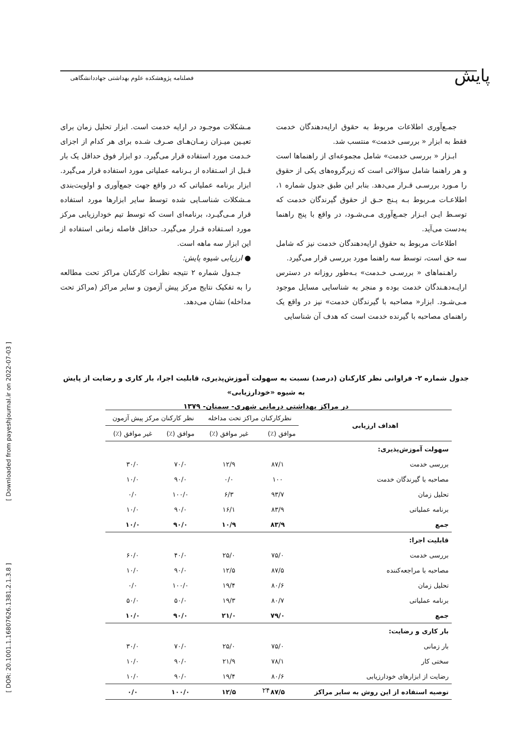پایش
فصلنامه پژوهشکده علوم بهداشتی جهاددانشگاهی
[ Downloaded from payeshjournal.ir on 2022-07-03 ]
[ DOR: 20.1001.1.16807626.1381.2.1.3.8 ]
جمـع‌آوری اطلاعات مربوط به حقوق ارایه‌دهندگان خدمت فقط به ابزار « بررسی خدمت» منتسب شد.
ابـزار « بررسی خدمت» شامل مجموعه‌ای از راهنماها است و هر راهنما شامل سؤالاتی است که زیرگروه‌های یکی از حقوق را مـورد بررسـی قـرار می‌دهد. بنابر این طبق جدول شماره ۱، اطلاعـات مـربوط بـه پـنج حـق از حقوق گیرندگان خدمت که توسـط ایـن ابـزار جمـع‌آوری مـی‌شـود، در واقع با پنج راهنما به‌دست می‌آید.
اطلاعات مربوط به حقوق ارایه‌دهندگان خدمت نیز که شامل سه حق است، توسط سه راهنما مورد بررسی قرار می‌گیرد.
راهـنماهای « بررسـی خـدمت» بـه‌طور روزانه در دسترس ارایـه‌دهـندگان خدمت بوده و منجر به شناسایی مسایل موجود مـی‌شـود. ابزار« مصاحبه با گیرندگان خدمت» نیز در واقع یک راهنمای مصاحبه با گیرنده خدمت است که هدف آن شناسایی
مـشکلات موجـود در ارایه خدمت است. ابزار تحلیل زمان برای تعیـین میـزان زمـان‌هـای صـرف شـده برای هر کدام از اجزای خـدمت مورد استفاده قرار می‌گیرد. دو ابزار فوق حداقل یک بار قـبل از اسـتفاده از بـرنامه عملیاتی مورد استفاده قرار می‌گیرد. ابزار برنامه عملیاتی که در واقع جهت جمع‌آوری و اولویت‌بندی مـشکلات شناسـایی شده توسط سایر ابزارها مورد استفاده قرار مـی‌گیـرد، برنامه‌ای است که توسط تیم خودارزیابی مرکز مورد اسـتفاده قـرار می‌گیرد. حداقل فاصله زمانی استفاده از این ابزار سه ماهه است.
● ارزیابی شیوه پایش:
جـدول شماره ۲ نتیجه نظرات کارکنان مراکز تحت مطالعه را به تفکیک نتایج مرکز پیش آزمون و سایر مراکز (مراکز تحت مداخله) نشان می‌دهد.
جدول شماره ۲- فراوانی نظر کارکنان (درصد) نسبت به سهولت آموزش‌پذیری، قابلیت اجرا، بار کاری و رضایت از پایش به شیوه «خودارزیابی»
در مراکز بهداشتی درمانی شهری- سمنان- ۱۳۷۹
| اهداف ارزیابی | نظرکارکنان مراکز تحت مداخله | | نظر کارکنان مرکز پیش آزمون | |
| --- | --- | --- | --- | --- |
| | موافق (٪) | غیر موافق (٪) | موافق (٪) | غیر موافق (٪) |
| سهولت آموزش‌پذیری: | | | | |
| بررسی خدمت | ۸۷/۱ | ۱۲/۹ | ۷۰/۰ | ۳۰/۰ |
| مصاحبه با گیرندگان خدمت | ۱۰۰ | ۰/۰ | ۹۰/۰ | ۱۰/۰ |
| تحلیل زمان | ۹۳/۷ | ۶/۳ | ۱۰۰/۰ | ۰/۰ |
| برنامه عملیاتی | ۸۳/۹ | ۱۶/۱ | ۹۰/۰ | ۱۰/۰ |
| جمع | ۸۳/۹ | ۱۰/۹ | ۹۰/۰ | ۱۰/۰ |
| قابلیت اجرا: | | | | |
| بررسی خدمت | ۷۵/۰ | ۲۵/۰ | ۴۰/۰ | ۶۰/۰ |
| مصاحبه با مراجعه‌کننده | ۸۷/۵ | ۱۲/۵ | ۹۰/۰ | ۱۰/۰ |
| تحلیل زمان | ۸۰/۶ | ۱۹/۴ | ۱۰۰/۰ | ۰/۰ |
| برنامه عملیاتی | ۸۰/۷ | ۱۹/۳ | ۵۰/۰ | ۵۰/۰ |
| جمع | ۷۹/۰ | ۲۱/۰ | ۹۰/۰ | ۱۰/۰ |
| بار کاری و رضایت: | | | | |
| بار زمانی | ۷۵/۰ | ۲۵/۰ | ۷۰/۰ | ۳۰/۰ |
| سختی کار | ۷۸/۱ | ۲۱/۹ | ۹۰/۰ | ۱۰/۰ |
| رضایت از ابزارهای خودارزیابی | ۸۰/۶ | ۱۹/۴ | ۹۰/۰ | ۱۰/۰ |
| توصیه استفاده از این روش به سایر مراکز | ۸۷/۵ | ۱۲/۵ | ۱۰۰/۰ | ۰/۰ |
۲۴